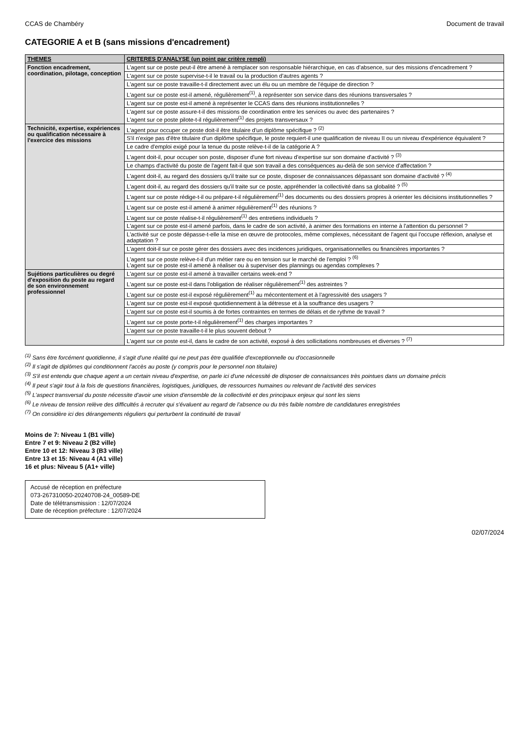CCAS de Chambéry Document de travail
CATEGORIE A et B (sans missions d'encadrement)
| THEMES | CRITERES D'ANALYSE (un point par critère rempli) |
| --- | --- |
| Fonction encadrement, coordination, pilotage, conception | L'agent sur ce poste peut-il être amené à remplacer son responsable hiérarchique, en cas d'absence, sur des missions d'encadrement ? |
| | L'agent sur ce poste supervise-t-il le travail ou la production d'autres agents ? |
| | L'agent sur ce poste travaille-t-il directement avec un élu ou un membre de l'équipe de direction ? |
| | L'agent sur ce poste est-il amené, régulièrement<sup>(1)</sup>, à représenter son service dans des réunions transversales ? |
| | L'agent sur ce poste est-il amené à représenter le CCAS dans des réunions institutionnelles ? |
| | L'agent sur ce poste assure-t-il des missions de coordination entre les services ou avec des partenaires ? L'agent sur ce poste pilote-t-il régulièrement<sup>(1)</sup> des projets transversaux ? |
| Technicité, expertise, expériences ou qualification nécessaire à l'exercice des missions | L'agent pour occuper ce poste doit-il être titulaire d'un diplôme spécifique ? <sup>(2)</sup> |
| | S'il n'exige pas d'être titulaire d'un diplôme spécifique, le poste requiert-il une qualification de niveau II ou un niveau d'expérience équivalent ? |
| | Le cadre d'emploi exigé pour la tenue du poste relève-t-il de la catégorie A ? |
| | L'agent doit-il, pour occuper son poste, disposer d'une fort niveau d'expertise sur son domaine d'activité ? <sup>(3)</sup> |
| | Le champs d'activité du poste de l'agent fait-il que son travail a des conséquences au-delà de son service d'affectation ? |
| | L'agent doit-il, au regard des dossiers qu'il traite sur ce poste, disposer de connaissances dépassant son domaine d'activité ? <sup>(4)</sup> |
| | L'agent doit-il, au regard des dossiers qu'il traite sur ce poste, appréhender la collectivité dans sa globalité ? <sup>(5)</sup> |
| | L'agent sur ce poste rédige-t-il ou prépare-t-il régulièrement<sup>(1)</sup> des documents ou des dossiers propres à orienter les décisions institutionnelles ? |
| | L'agent sur ce poste est-il amené à animer régulièrement<sup>(1)</sup> des réunions ? |
| | L'agent sur ce poste réalise-t-il régulièrement<sup>(1)</sup> des entretiens individuels ? |
| | L'agent sur ce poste est-il amené parfois, dans le cadre de son activité, à animer des formations en interne à l'attention du personnel ? |
| | L'activité sur ce poste dépasse-t-elle la mise en œuvre de protocoles, même complexes, nécessitant de l'agent qui l'occupe réflexion, analyse et adaptation ? |
| | L'agent doit-il sur ce poste gérer des dossiers avec des incidences juridiques, organisationnelles ou financières importantes ? |
| | L'agent sur ce poste relève-t-il d'un métier rare ou en tension sur le marché de l'emploi ? <sup>(6)</sup> L'agent sur ce poste est-il amené à réaliser ou à superviser des plannings ou agendas complexes ? |
| Sujétions particulières ou degré d'exposition du poste au regard de son environnement professionnel | L'agent sur ce poste est-il amené à travailler certains week-end ? |
| | L'agent sur ce poste est-il dans l'obligation de réaliser régulièrement<sup>(1)</sup> des astreintes ? |
| | L'agent sur ce poste est-il exposé régulièrement<sup>(1)</sup> au mécontentement et à l'agressivité des usagers ? |
| | L'agent sur ce poste est-il exposé quotidiennement à la détresse et à la souffrance des usagers ? |
| | L'agent sur ce poste est-il soumis à de fortes contraintes en termes de délais et de rythme de travail ? |
| | L'agent sur ce poste porte-t-il régulièrement<sup>(1)</sup> des charges importantes ? |
| | L'agent sur ce poste travaille-t-il le plus souvent debout ? |
| | L'agent sur ce poste est-il, dans le cadre de son activité, exposé à des sollicitations nombreuses et diverses ? <sup>(7)</sup> |
<sup>(1)</sup> Sans être forcément quotidienne, il s'agit d'une réalité qui ne peut pas être qualifiée d'exceptionnelle ou d'occasionnelle
<sup>(2)</sup> Il s'agit de diplômes qui conditionnent l'accès au poste (y compris pour le personnel non titulaire)
<sup>(3)</sup> S'il est entendu que chaque agent a un certain niveau d'expertise, on parle ici d'une nécessité de disposer de connaissances très pointues dans un domaine précis
<sup>(4)</sup> Il peut s'agir tout à la fois de questions financières, logistiques, juridiques, de ressources humaines ou relevant de l'activité des services
<sup>(5)</sup> L'aspect transversal du poste nécessite d'avoir une vision d'ensemble de la collectivité et des principaux enjeux qui sont les siens
<sup>(6)</sup> Le niveau de tension relève des difficultés à recruter qui s'évaluent au regard de l'absence ou du très faible nombre de candidatures enregistrées
<sup>(7)</sup> On considère ici des dérangements réguliers qui perturbent la continuité de travail
Moins de 7: Niveau 1 (B1 ville)
Entre 7 et 9: Niveau 2 (B2 ville)
Entre 10 et 12: Niveau 3 (B3 ville)
Entre 13 et 15: Niveau 4 (A1 ville)
16 et plus: Niveau 5 (A1+ ville)
Accusé de réception en préfecture
073-267310050-20240708-24_00589-DE
Date de télétransmission : 12/07/2024
Date de réception préfecture : 12/07/2024
02/07/2024